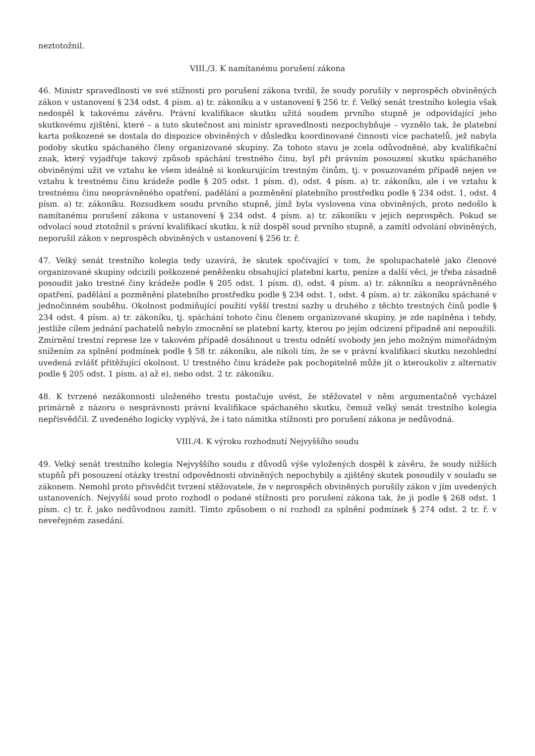neztotožnil.
VIII./3. K namítanému porušení zákona
46. Ministr spravedlnosti ve své stížnosti pro porušení zákona tvrdil, že soudy porušily v neprospěch obviněných zákon v ustanovení § 234 odst. 4 písm. a) tr. zákoníku a v ustanovení § 256 tr. ř. Velký senát trestního kolegia však nedospěl k takovému závěru. Právní kvalifikace skutku užitá soudem prvního stupně je odpovídající jeho skutkovému zjištění, které – a tuto skutečnost ani ministr spravedlnosti nezpochybňuje – vyznělo tak, že platební karta poškozené se dostala do dispozice obviněných v důsledku koordinované činnosti více pachatelů, jež nabyla podoby skutku spáchaného členy organizované skupiny. Za tohoto stavu je zcela odůvodněné, aby kvalifikační znak, který vyjadřuje takový způsob spáchání trestného činu, byl při právním posouzení skutku spáchaného obviněnými užit ve vztahu ke všem ideálně si konkurujícím trestným činům, tj. v posuzovaném případě nejen ve vztahu k trestnému činu krádeže podle § 205 odst. 1 písm. d), odst. 4 písm. a) tr. zákoníku, ale i ve vztahu k trestnému činu neoprávněného opatření, padělání a pozměnění platebního prostředku podle § 234 odst. 1, odst. 4 písm. a) tr. zákoníku. Rozsudkem soudu prvního stupně, jímž byla vyslovena vina obviněných, proto nedošlo k namítanému porušení zákona v ustanovení § 234 odst. 4 písm. a) tr. zákoníku v jejich neprospěch. Pokud se odvolací soud ztotožnil s právní kvalifikací skutku, k níž dospěl soud prvního stupně, a zamítl odvolání obviněných, neporušil zákon v neprospěch obviněných v ustanovení § 256 tr. ř.
47. Velký senát trestního kolegia tedy uzavírá, že skutek spočívající v tom, že spolupachatelé jako členové organizované skupiny odcizili poškozené peněženku obsahující platební kartu, peníze a další věci, je třeba zásadně posoudit jako trestné činy krádeže podle § 205 odst. 1 písm. d), odst. 4 písm. a) tr. zákoníku a neoprávněného opatření, padělání a pozměnění platebního prostředku podle § 234 odst. 1, odst. 4 písm. a) tr. zákoníku spáchané v jednočinném souběhu. Okolnost podmiňující použití vyšší trestní sazby u druhého z těchto trestných činů podle § 234 odst. 4 písm. a) tr. zákoníku, tj. spáchání tohoto činu členem organizované skupiny, je zde naplněna i tehdy, jestliže cílem jednání pachatelů nebylo zmocnění se platební karty, kterou po jejím odcizení případně ani nepoužili. Zmírnění trestní represe lze v takovém případě dosáhnout u trestu odnětí svobody jen jeho možným mimořádným snížením za splnění podmínek podle § 58 tr. zákoníku, ale nikoli tím, že se v právní kvalifikaci skutku nezohlední uvedená zvlášť přitěžující okolnost. U trestného činu krádeže pak pochopitelně může jít o kteroukoliv z alternativ podle § 205 odst. 1 písm. a) až e), nebo odst. 2 tr. zákoníku.
48. K tvrzené nezákonnosti uloženého trestu postačuje uvést, že stěžovatel v něm argumentačně vycházel primárně z názoru o nesprávnosti právní kvalifikace spáchaného skutku, čemuž velký senát trestního kolegia nepřisvědčil. Z uvedeného logicky vyplývá, že i tato námitka stížnosti pro porušení zákona je nedůvodná.
VIII./4. K výroku rozhodnutí Nejvyššího soudu
49. Velký senát trestního kolegia Nejvyššího soudu z důvodů výše vyložených dospěl k závěru, že soudy nižších stupňů při posouzení otázky trestní odpovědnosti obviněných nepochybily a zjištěný skutek posoudily v souladu se zákonem. Nemohl proto přisvědčit tvrzení stěžovatele, že v neprospěch obviněných porušily zákon v jím uvedených ustanoveních. Nejvyšší soud proto rozhodl o podané stížnosti pro porušení zákona tak, že ji podle § 268 odst. 1 písm. c) tr. ř. jako nedůvodnou zamítl. Tímto způsobem o ní rozhodl za splnění podmínek § 274 odst. 2 tr. ř. v neveřejném zasedání.